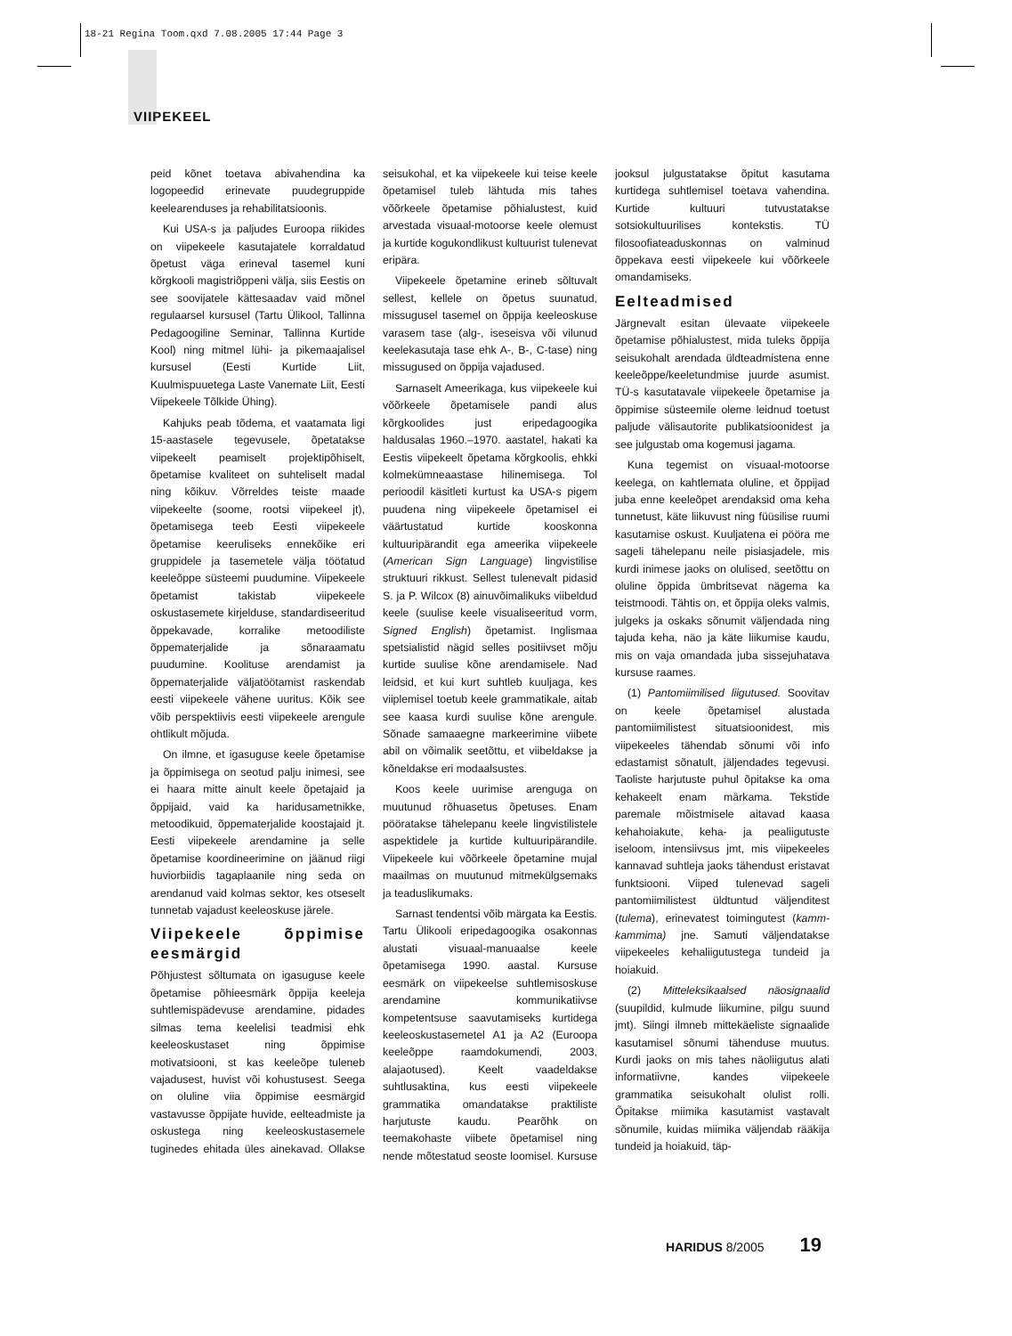18-21 Regina Toom.qxd 7.08.2005 17:44 Page 3
VIIPEKEEL
peid kõnet toetava abivahendina ka logopeedid erinevate puudegruppide keelearenduses ja rehabilitatsioonis.
Kui USA-s ja paljudes Euroopa riikides on viipekeele kasutajatele korraldatud õpetust väga erineval tasemel kuni kõrgkooli magistriõppeni välja, siis Eestis on see soovijatele kättesaadav vaid mõnel regulaarsel kursusel (Tartu Ülikool, Tallinna Pedagoogiline Seminar, Tallinna Kurtide Kool) ning mitmel lühi- ja pikemaajalisel kursusel (Eesti Kurtide Liit, Kuulmispuuetega Laste Vanemate Liit, Eesti Viipekeele Tõlkide Ühing).
Kahjuks peab tõdema, et vaatamata ligi 15-aastasele tegevusele, õpetatakse viipekeelt peamiselt projektipõhiselt, õpetamise kvaliteet on suhteliselt madal ning kõikuv. Võrreldes teiste maade viipekeelte (soome, rootsi viipekeel jt), õpetamisega teeb Eesti viipekeele õpetamise keeruliseks ennekõike eri gruppidele ja tasemetele välja töötatud keeleõppe süsteemi puudumine. Viipekeele õpetamist takistab viipekeele oskustasemete kirjelduse, standardiseeritud õppekavade, korralike metoodiliste õppematerjalide ja sõnaraamatu puudumine. Koolituse arendamist ja õppematerjalide väljatöötamist raskendab eesti viipekeele vähene uuritus. Kõik see võib perspektiivis eesti viipekeele arengule ohtlikult mõjuda.
On ilmne, et igasuguse keele õpetamise ja õppimisega on seotud palju inimesi, see ei haara mitte ainult keele õpetajaid ja õppijaid, vaid ka haridusametnikke, metoodikuid, õppematerjalide koostajaid jt. Eesti viipekeele arendamine ja selle õpetamise koordineerimine on jäänud riigi huviorbiidis tagaplaanile ning seda on arendanud vaid kolmas sektor, kes otseselt tunnetab vajadust keeleoskuse järele.
Viipekeele õppimise eesmärgid
Põhjustest sõltumata on igasuguse keele õpetamise põhieesmärk õppija keeleja suhtlemispädevuse arendamine, pidades silmas tema keelelisi teadmisi ehk keeleoskustaset ning õppimise motivatsiooni, st kas keeleõpe tuleneb vajadusest, huvist või kohustusest. Seega on oluline viia õppimise eesmärgid vastavusse õppijate huvide, eelteadmiste ja oskustega ning keeleoskustasemele tuginedes ehitada üles ainekavad. Ollakse seisukohal, et ka viipekeele kui teise keele õpetamisel tuleb lähtuda mis tahes võõrkeele õpetamise põhialustest, kuid arvestada visuaal-motoorse keele olemust ja kurtide kogukondlikust kultuurist tulenevat eripära.
Viipekeele õpetamine erineb sõltuvalt sellest, kellele on õpetus suunatud, missugusel tasemel on õppija keeleoskuse varasem tase (alg-, iseseisva või vilunud keelekasutaja tase ehk A-, B-, C-tase) ning missugused on õppija vajadused.
Sarnaselt Ameerikaga, kus viipekeele kui võõrkeele õpetamisele pandi alus kõrgkoolides just eripedagoogika haldusalas 1960.–1970. aastatel, hakati ka Eestis viipekeelt õpetama kõrgkoolis, ehkki kolmekümneaastase hilinemisega. Tol perioodil käsitleti kurtust ka USA-s pigem puudena ning viipekeele õpetamisel ei väärtustatud kurtide kooskonna kultuuripärandit ega ameerika viipekeele (American Sign Language) lingvistilise struktuuri rikkust. Sellest tulenevalt pidasid S. ja P. Wilcox (8) ainuvõimalikuks viibeldud keele (suulise keele visualiseeritud vorm, Signed English) õpetamist. Inglismaa spetsialistid nägid selles positiivset mõju kurtide suulise kõne arendamisele. Nad leidsid, et kui kurt suhtleb kuuljaga, kes viiplemisel toetub keele grammatikale, aitab see kaasa kurdi suulise kõne arengule. Sõnade samaaegne markeerimine viibete abil on võimalik seetõttu, et viibeldakse ja kõneldakse eri modaalsustes.
Koos keele uurimise arenguga on muutunud rõhuasetus õpetuses. Enam pööratakse tähelepanu keele lingvistilistele aspektidele ja kurtide kultuuripärandile. Viipekeele kui võõrkeele õpetamine mujal maailmas on muutunud mitmekülgsemaks ja teaduslikumaks.
Sarnast tendentsi võib märgata ka Eestis. Tartu Ülikooli eripedagoogika osakonnas alustati visuaal-manuaalse keele õpetamisega 1990. aastal. Kursuse eesmärk on viipekeelse suhtlemisoskuse arendamine kommunikatiivse kompetentsuse saavutamiseks kurtidega keeleoskustasemetel A1 ja A2 (Euroopa keeleõppe raamdokumendi, 2003, alajaotused). Keelt vaadeldakse suhtlusaktina, kus eesti viipekeele grammatika omandatakse praktiliste harjutuste kaudu. Pearõhk on teemakohaste viibete õpetamisel ning nende mõtestatud seoste loomisel. Kursuse jooksul julgustatakse õpitut kasutama kurtidega suhtlemisel toetava vahendina. Kurtide kultuuri tutvustatakse sotsiokultuurilises kontekstis. TÜ filosoofiateaduskonnas on valminud õppekava eesti viipekeele kui võõrkeele omandamiseks.
Eelteadmised
Järgnevalt esitan ülevaate viipekeele õpetamise põhialustest, mida tuleks õppija seisukohalt arendada üldteadmistena enne keeleõppe/keeletundmise juurde asumist. TÜ-s kasutatavale viipekeele õpetamise ja õppimise süsteemile oleme leidnud toetust paljude välisautorite publikatsioonidest ja see julgustab oma kogemusi jagama.
Kuna tegemist on visuaal-motoorse keelega, on kahtlemata oluline, et õppijad juba enne keeleõpet arendaksid oma keha tunnetust, käte liikuvust ning füüsilise ruumi kasutamise oskust. Kuuljatena ei pööra me sageli tähelepanu neile pisiasjadele, mis kurdi inimese jaoks on olulised, seetõttu on oluline õppida ümbritsevat nägema ka teistmoodi. Tähtis on, et õppija oleks valmis, julgeks ja oskaks sõnumit väljendada ning tajuda keha, näo ja käte liikumise kaudu, mis on vaja omandada juba sissejuhatava kursuse raames.
(1) Pantomiimilised liigutused. Soovitav on keele õpetamisel alustada pantomiimilistest situatsioonidest, mis viipekeeles tähendab sõnumi või info edastamist sõnatult, jäljendades tegevusi. Taoliste harjutuste puhul õpitakse ka oma kehakeelt enam märkama. Tekstide paremale mõistmisele aitavad kaasa kehahoiakute, keha- ja pealiigutuste iseloom, intensiivsus jmt, mis viipekeeles kannavad suhtleja jaoks tähendust eristavat funktsiooni. Viiped tulenevad sageli pantomiimilistest üldtuntud väljenditest (tulema), erinevatest toimingutest (kamm-kammima) jne. Samuti väljendatakse viipekeeles kehaliigutustega tundeid ja hoiakuid.
(2) Mitteleksikaalsed näosignaalid (suupildid, kulmude liikumine, pilgu suund jmt). Siingi ilmneb mittekäeliste signaalide kasutamisel sõnumi tähenduse muutus. Kurdi jaoks on mis tahes näoliigutus alati informatiivne, kandes viipekeele grammatika seisukohalt olulist rolli. Õpitakse miimika kasutamist vastavalt sõnumile, kuidas miimika väljendab rääkija tundeid ja hoiakuid, täp-
HARIDUS 8/2005 19